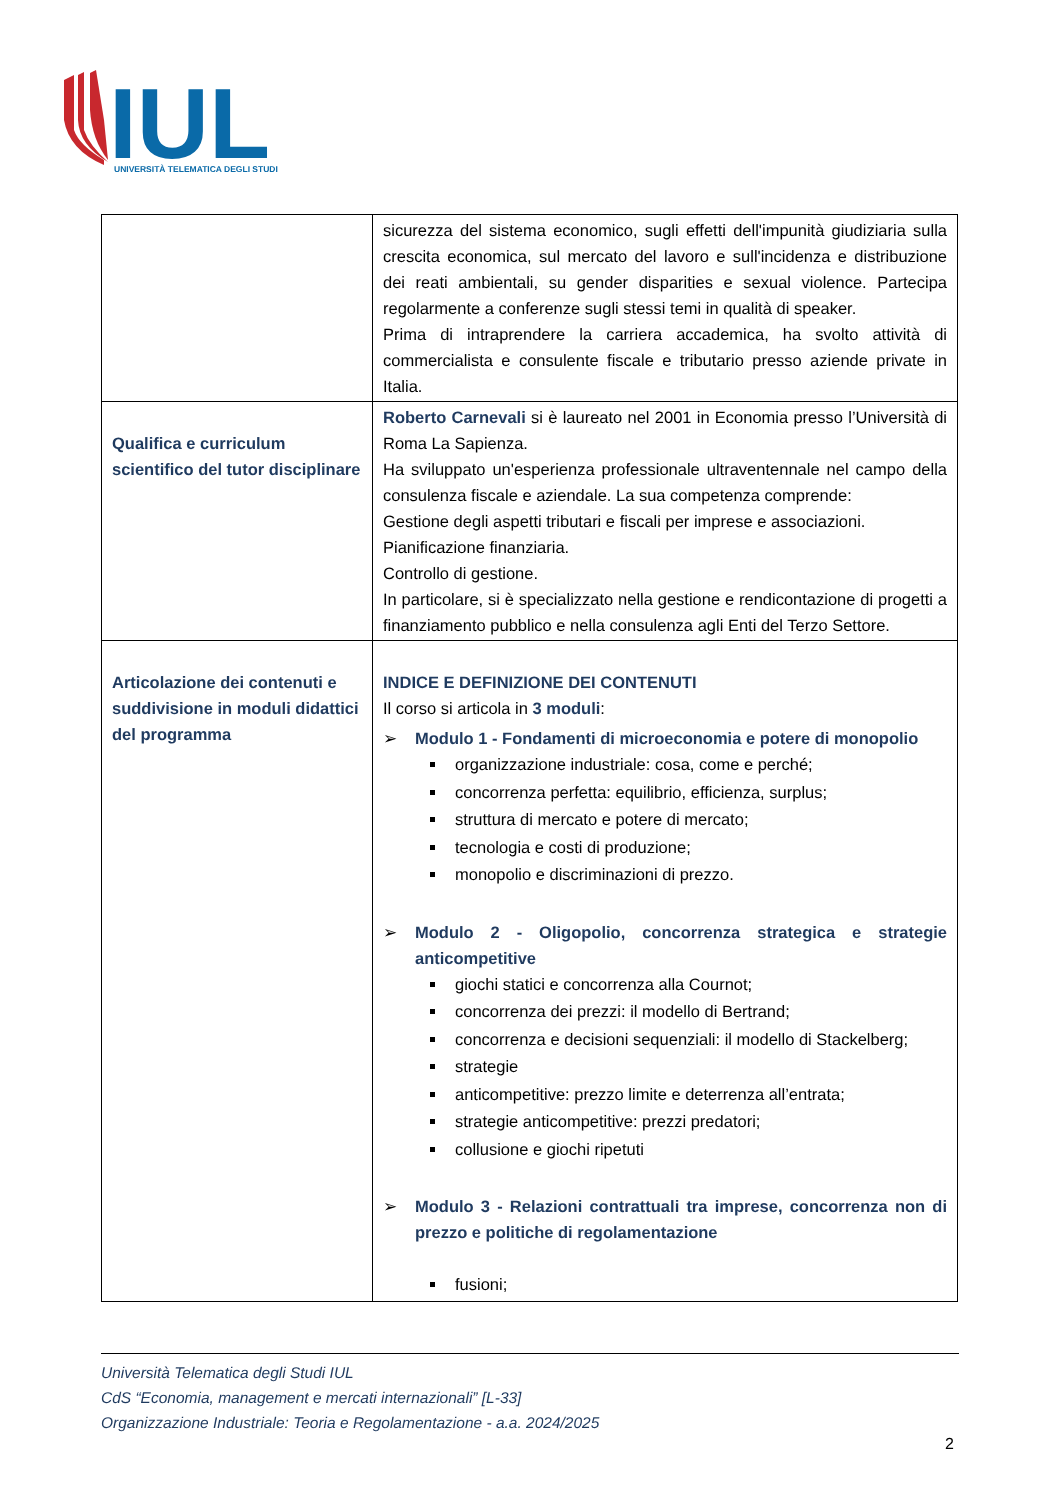IUL
UNIVERSITÀ TELEMATICA DEGLI STUDI
| | sicurezza del sistema economico, sugli effetti dell'impunità giudiziaria sulla crescita economica, sul mercato del lavoro e sull'incidenza e distribuzione dei reati ambientali, su gender disparities e sexual violence. Partecipa regolarmente a conferenze sugli stessi temi in qualità di speaker. Prima di intraprendere la carriera accademica, ha svolto attività di commercialista e consulente fiscale e tributario presso aziende private in Italia. |
| Qualifica e curriculum scientifico del tutor disciplinare | Roberto Carnevali si è laureato nel 2001 in Economia presso l’Università di Roma La Sapienza. Ha sviluppato un'esperienza professionale ultraventennale nel campo della consulenza fiscale e aziendale. La sua competenza comprende: Gestione degli aspetti tributari e fiscali per imprese e associazioni. Pianificazione finanziaria. Controllo di gestione. In particolare, si è specializzato nella gestione e rendicontazione di progetti a finanziamento pubblico e nella consulenza agli Enti del Terzo Settore. |
| Articolazione dei contenuti e suddivisione in moduli didattici del programma | INDICE E DEFINIZIONE DEI CONTENUTI Il corso si articola in 3 moduli : ➢ Modulo 1 - Fondamenti di microeconomia e potere di monopolio organizzazione industriale: cosa, come e perché; concorrenza perfetta: equilibrio, efficienza, surplus; struttura di mercato e potere di mercato; tecnologia e costi di produzione; monopolio e discriminazioni di prezzo. ➢ Modulo 2 - Oligopolio, concorrenza strategica e strategie anticompetitive giochi statici e concorrenza alla Cournot; concorrenza dei prezzi: il modello di Bertrand; concorrenza e decisioni sequenziali: il modello di Stackelberg; strategie anticompetitive: prezzo limite e deterrenza all’entrata; strategie anticompetitive: prezzi predatori; collusione e giochi ripetuti ➢ Modulo 3 - Relazioni contrattuali tra imprese, concorrenza non di prezzo e politiche di regolamentazione fusioni; |
Università Telematica degli Studi IUL
CdS “Economia, management e mercati internazionali” [L-33]
Organizzazione Industriale: Teoria e Regolamentazione - a.a. 2024/2025
2